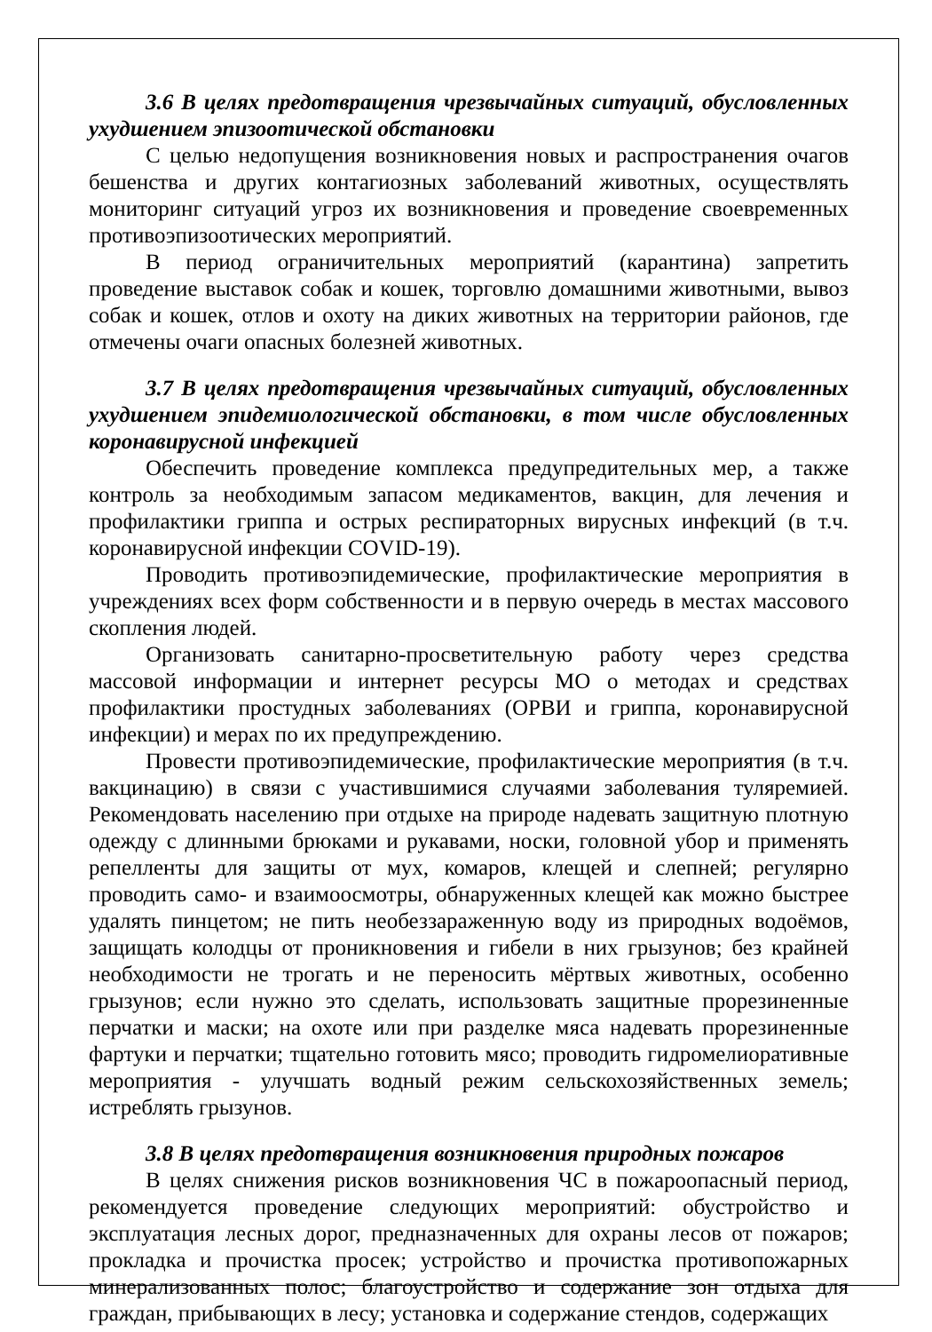3.6 В целях предотвращения чрезвычайных ситуаций, обусловленных ухудшением эпизоотической обстановки
С целью недопущения возникновения новых и распространения очагов бешенства и других контагиозных заболеваний животных, осуществлять мониторинг ситуаций угроз их возникновения и проведение своевременных противоэпизоотических мероприятий.
В период ограничительных мероприятий (карантина) запретить проведение выставок собак и кошек, торговлю домашними животными, вывоз собак и кошек, отлов и охоту на диких животных на территории районов, где отмечены очаги опасных болезней животных.
3.7 В целях предотвращения чрезвычайных ситуаций, обусловленных ухудшением эпидемиологической обстановки, в том числе обусловленных коронавирусной инфекцией
Обеспечить проведение комплекса предупредительных мер, а также контроль за необходимым запасом медикаментов, вакцин, для лечения и профилактики гриппа и острых респираторных вирусных инфекций (в т.ч. коронавирусной инфекции COVID-19).
Проводить противоэпидемические, профилактические мероприятия в учреждениях всех форм собственности и в первую очередь в местах массового скопления людей.
Организовать санитарно-просветительную работу через средства массовой информации и интернет ресурсы МО о методах и средствах профилактики простудных заболеваниях (ОРВИ и гриппа, коронавирусной инфекции) и мерах по их предупреждению.
Провести противоэпидемические, профилактические мероприятия (в т.ч. вакцинацию) в связи с участившимися случаями заболевания туляремией. Рекомендовать населению при отдыхе на природе надевать защитную плотную одежду с длинными брюками и рукавами, носки, головной убор и применять репелленты для защиты от мух, комаров, клещей и слепней; регулярно проводить само- и взаимоосмотры, обнаруженных клещей как можно быстрее удалять пинцетом; не пить необеззараженную воду из природных водоёмов, защищать колодцы от проникновения и гибели в них грызунов; без крайней необходимости не трогать и не переносить мёртвых животных, особенно грызунов; если нужно это сделать, использовать защитные прорезиненные перчатки и маски; на охоте или при разделке мяса надевать прорезиненные фартуки и перчатки; тщательно готовить мясо; проводить гидромелиоративные мероприятия - улучшать водный режим сельскохозяйственных земель; истреблять грызунов.
3.8 В целях предотвращения возникновения природных пожаров
В целях снижения рисков возникновения ЧС в пожароопасный период, рекомендуется проведение следующих мероприятий: обустройство и эксплуатация лесных дорог, предназначенных для охраны лесов от пожаров; прокладка и прочистка просек; устройство и прочистка противопожарных минерализованных полос; благоустройство и содержание зон отдыха для граждан, прибывающих в лесу; установка и содержание стендов, содержащих